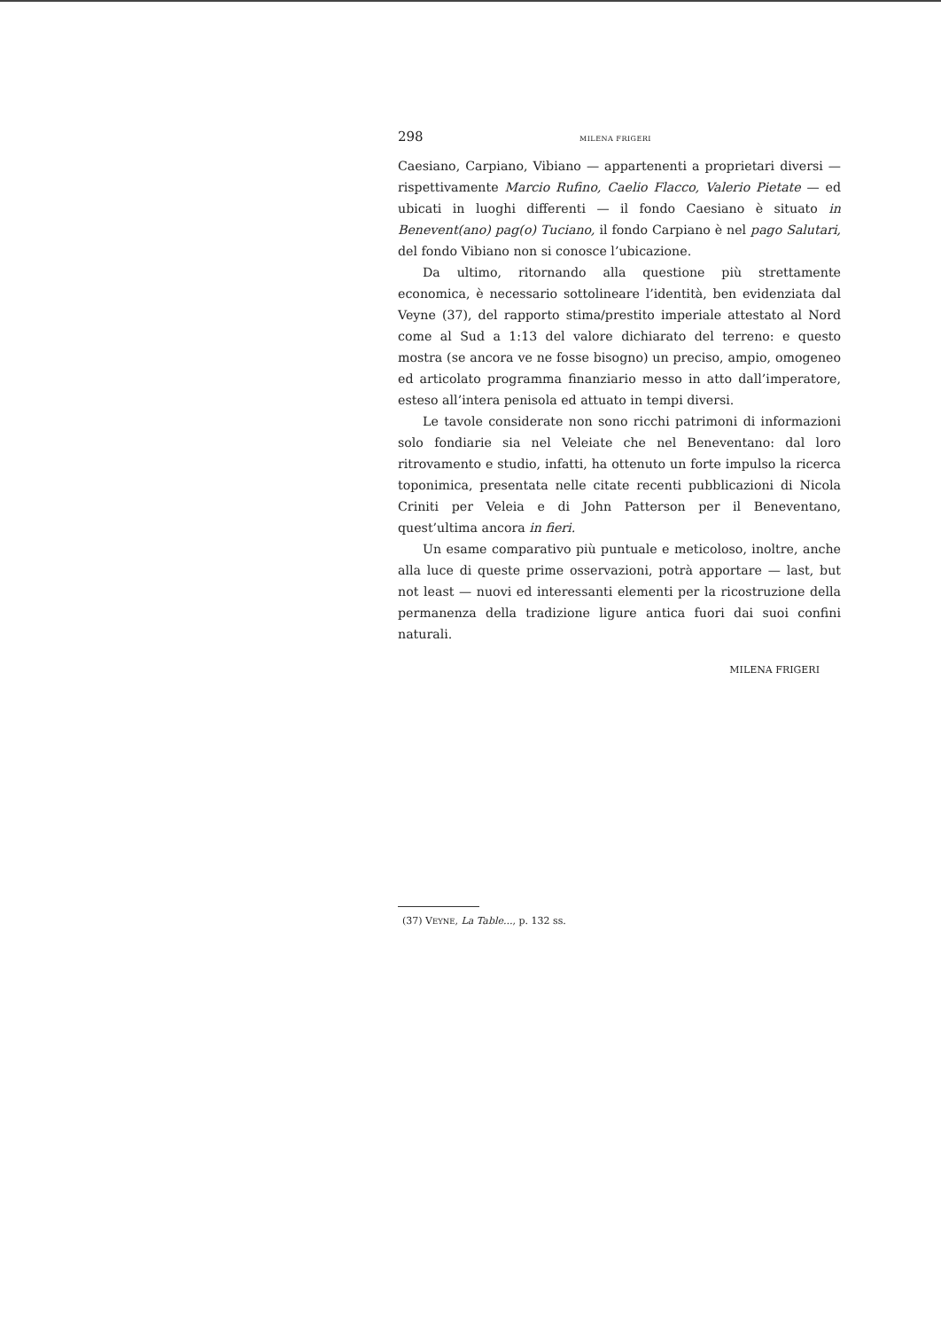298 MILENA FRIGERI
Caesiano, Carpiano, Vibiano — appartenenti a proprietari diversi — rispettivamente Marcio Rufino, Caelio Flacco, Valerio Pietate — ed ubicati in luoghi differenti — il fondo Caesiano è situato in Benevent(ano) pag(o) Tuciano, il fondo Carpiano è nel pago Salutari, del fondo Vibiano non si conosce l’ubicazione.
Da ultimo, ritornando alla questione più strettamente economica, è necessario sottolineare l’identità, ben evidenziata dal Veyne (37), del rapporto stima/prestito imperiale attestato al Nord come al Sud a 1:13 del valore dichiarato del terreno: e questo mostra (se ancora ve ne fosse bisogno) un preciso, ampio, omogeneo ed articolato programma finanziario messo in atto dall’imperatore, esteso all’intera penisola ed attuato in tempi diversi.
Le tavole considerate non sono ricchi patrimoni di informazioni solo fondiarie sia nel Veleiate che nel Beneventano: dal loro ritrovamento e studio, infatti, ha ottenuto un forte impulso la ricerca toponimica, presentata nelle citate recenti pubblicazioni di Nicola Criniti per Veleia e di John Patterson per il Beneventano, quest’ultima ancora in fieri.
Un esame comparativo più puntuale e meticoloso, inoltre, anche alla luce di queste prime osservazioni, potrà apportare — last, but not least — nuovi ed interessanti elementi per la ricostruzione della permanenza della tradizione ligure antica fuori dai suoi confini naturali.
MILENA FRIGERI
(37) VEYNE, La Table..., p. 132 ss.